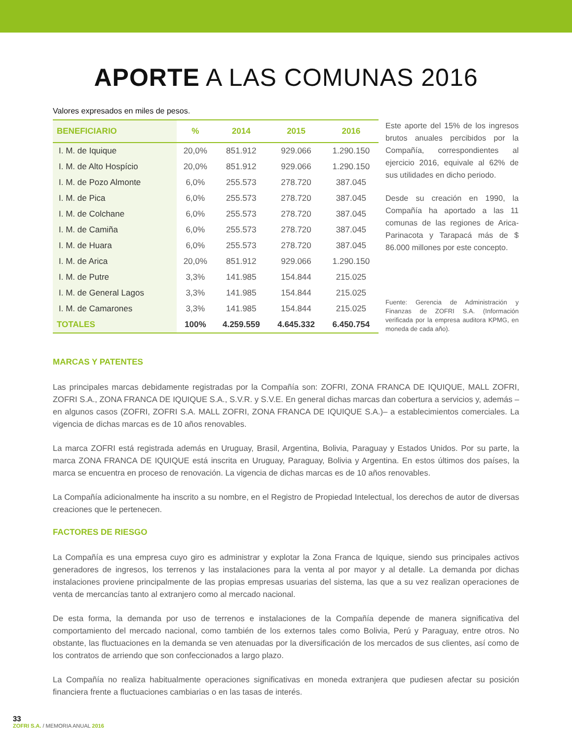APORTE A LAS COMUNAS 2016
Valores expresados en miles de pesos.
| BENEFICIARIO | % | 2014 | 2015 | 2016 |
| --- | --- | --- | --- | --- |
| I. M. de Iquique | 20,0% | 851.912 | 929.066 | 1.290.150 |
| I. M. de Alto Hospício | 20,0% | 851.912 | 929.066 | 1.290.150 |
| I. M. de Pozo Almonte | 6,0% | 255.573 | 278.720 | 387.045 |
| I. M. de Pica | 6,0% | 255.573 | 278.720 | 387.045 |
| I. M. de Colchane | 6,0% | 255.573 | 278.720 | 387.045 |
| I. M. de Camiña | 6,0% | 255.573 | 278.720 | 387.045 |
| I. M. de Huara | 6,0% | 255.573 | 278.720 | 387.045 |
| I. M. de Arica | 20,0% | 851.912 | 929.066 | 1.290.150 |
| I. M. de Putre | 3,3% | 141.985 | 154.844 | 215.025 |
| I. M. de General Lagos | 3,3% | 141.985 | 154.844 | 215.025 |
| I. M. de Camarones | 3,3% | 141.985 | 154.844 | 215.025 |
| TOTALES | 100% | 4.259.559 | 4.645.332 | 6.450.754 |
Este aporte del 15% de los ingresos brutos anuales percibidos por la Compañía, correspondientes al ejercicio 2016, equivale al 62% de sus utilidades en dicho periodo.
Desde su creación en 1990, la Compañía ha aportado a las 11 comunas de las regiones de Arica-Parinacota y Tarapacá más de $ 86.000 millones por este concepto.
Fuente: Gerencia de Administración y Finanzas de ZOFRI S.A. (Información verificada por la empresa auditora KPMG, en moneda de cada año).
MARCAS Y PATENTES
Las principales marcas debidamente registradas por la Compañía son: ZOFRI, ZONA FRANCA DE IQUIQUE, MALL ZOFRI, ZOFRI S.A., ZONA FRANCA DE IQUIQUE S.A., S.V.R. y S.V.E. En general dichas marcas dan cobertura a servicios y, además –en algunos casos (ZOFRI, ZOFRI S.A. MALL ZOFRI, ZONA FRANCA DE IQUIQUE S.A.)– a establecimientos comerciales. La vigencia de dichas marcas es de 10 años renovables.
La marca ZOFRI está registrada además en Uruguay, Brasil, Argentina, Bolivia, Paraguay y Estados Unidos. Por su parte, la marca ZONA FRANCA DE IQUIQUE está inscrita en Uruguay, Paraguay, Bolivia y Argentina. En estos últimos dos países, la marca se encuentra en proceso de renovación. La vigencia de dichas marcas es de 10 años renovables.
La Compañía adicionalmente ha inscrito a su nombre, en el Registro de Propiedad Intelectual, los derechos de autor de diversas creaciones que le pertenecen.
FACTORES DE RIESGO
La Compañía es una empresa cuyo giro es administrar y explotar la Zona Franca de Iquique, siendo sus principales activos generadores de ingresos, los terrenos y las instalaciones para la venta al por mayor y al detalle. La demanda por dichas instalaciones proviene principalmente de las propias empresas usuarias del sistema, las que a su vez realizan operaciones de venta de mercancías tanto al extranjero como al mercado nacional.
De esta forma, la demanda por uso de terrenos e instalaciones de la Compañía depende de manera significativa del comportamiento del mercado nacional, como también de los externos tales como Bolivia, Perú y Paraguay, entre otros. No obstante, las fluctuaciones en la demanda se ven atenuadas por la diversificación de los mercados de sus clientes, así como de los contratos de arriendo que son confeccionados a largo plazo.
La Compañía no realiza habitualmente operaciones significativas en moneda extranjera que pudiesen afectar su posición financiera frente a fluctuaciones cambiarias o en las tasas de interés.
33
ZOFRI S.A. / MEMORIA ANUAL 2016